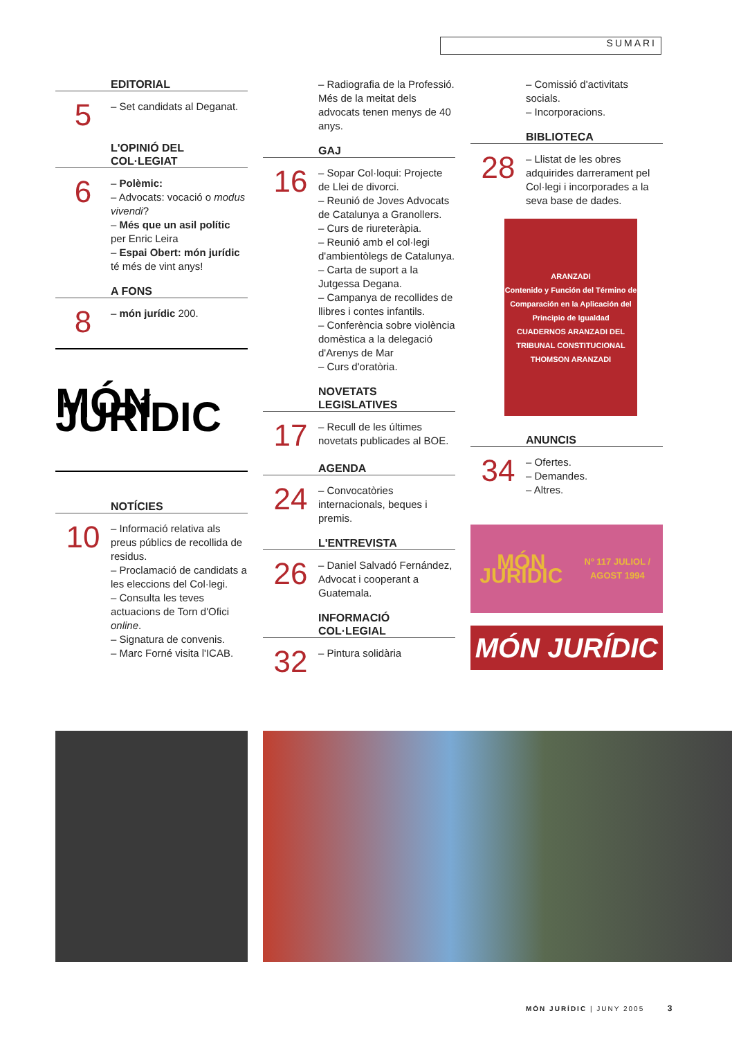SUMARI
EDITORIAL
5
– Set candidats al Deganat.
L'OPINIÓ DEL COL·LEGIAT
6
– Polèmic:
– Advocats: vocació o modus vivendi?
– Més que un asil polític per Enric Leira
– Espai Obert: món jurídic té més de vint anys!
A FONS
8
– món jurídic 200.
MÓN JURÍDIC
NOTÍCIES
10
– Informació relativa als preus públics de recollida de residus.
– Proclamació de candidats a les eleccions del Col·legi.
– Consulta les teves actuacions de Torn d'Ofici online.
– Signatura de convenis.
– Marc Forné visita l'ICAB.
– Radiografia de la Professió. Més de la meitat dels advocats tenen menys de 40 anys.
GAJ
16
– Sopar Col·loqui: Projecte de Llei de divorci.
– Reunió de Joves Advocats de Catalunya a Granollers.
– Curs de riureteràpia.
– Reunió amb el col·legi d'ambientòlegs de Catalunya.
– Carta de suport a la Jutgessa Degana.
– Campanya de recollides de llibres i contes infantils.
– Conferència sobre violència domèstica a la delegació d'Arenys de Mar
– Curs d'oratòria.
NOVETATS LEGISLATIVES
17
– Recull de les últimes novetats publicades al BOE.
AGENDA
24
– Convocatòries internacionals, beques i premis.
L'ENTREVISTA
26
– Daniel Salvadó Fernández, Advocat i cooperant a Guatemala.
INFORMACIÓ COL·LEGIAL
32
– Pintura solidària
– Comissió d'activitats socials.
– Incorporacions.
BIBLIOTECA
28
– Llistat de les obres adquirides darrerament pel Col·legi i incorporades a la seva base de dades.
ARANZADI
Contenido y Función del Término de Comparación en la Aplicación del Principio de Igualdad
CUADERNOS ARANZADI DEL TRIBUNAL CONSTITUCIONAL
THOMSON ARANZADI
ANUNCIS
34
– Ofertes.
– Demandes.
– Altres.
MÓN JURÍDIC
Nº 117 JULIOL / AGOST 1994
MÓN JURÍDIC
MÓN JURÍDIC | JUNY 2005 3